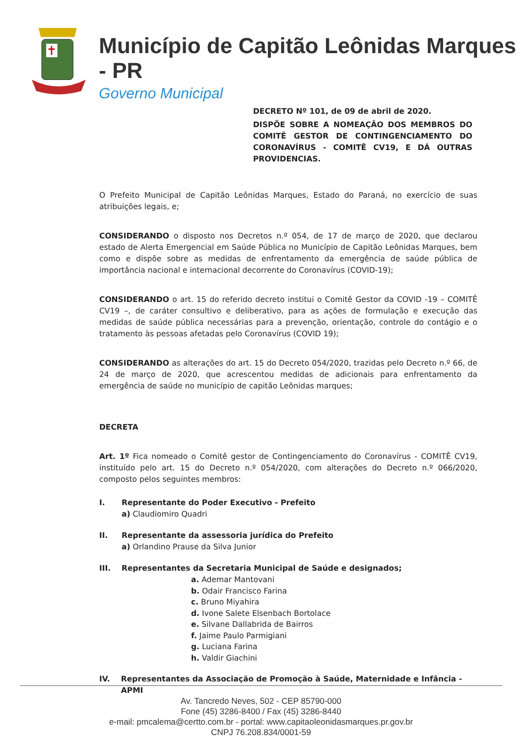Município de Capitão Leônidas Marques - PR
Governo Municipal
DECRETO Nº 101, de 09 de abril de 2020.
DISPÕE SOBRE A NOMEAÇÃO DOS MEMBROS DO COMITÊ GESTOR DE CONTINGENCIAMENTO DO CORONAVÍRUS - COMITÊ CV19, E DÁ OUTRAS PROVIDENCIAS.
O Prefeito Municipal de Capitão Leônidas Marques, Estado do Paraná, no exercício de suas atribuições legais, e;
CONSIDERANDO o disposto nos Decretos n.º 054, de 17 de março de 2020, que declarou estado de Alerta Emergencial em Saúde Pública no Município de Capitão Leônidas Marques, bem como e dispõe sobre as medidas de enfrentamento da emergência de saúde pública de importância nacional e internacional decorrente do Coronavírus (COVID-19);
CONSIDERANDO o art. 15 do referido decreto institui o Comitê Gestor da COVID -19 – COMITÊ CV19 –, de caráter consultivo e deliberativo, para as ações de formulação e execução das medidas de saúde pública necessárias para a prevenção, orientação, controle do contágio e o tratamento às pessoas afetadas pelo Coronavírus (COVID 19);
CONSIDERANDO as alterações do art. 15 do Decreto 054/2020, trazidas pelo Decreto n.º 66, de 24 de março de 2020, que acrescentou medidas de adicionais para enfrentamento da emergência de saúde no município de capitão Leônidas marques;
DECRETA
Art. 1º Fica nomeado o Comitê gestor de Contingenciamento do Coronavírus - COMITÊ CV19, instituído pelo art. 15 do Decreto n.º 054/2020, com alterações do Decreto n.º 066/2020, composto pelos seguintes membros:
I. Representante do Poder Executivo - Prefeito
a) Claudiomiro Quadri
II. Representante da assessoria jurídica do Prefeito
a) Orlandino Prause da Silva Junior
III. Representantes da Secretaria Municipal de Saúde e designados;
a. Ademar Mantovani
b. Odair Francisco Farina
c. Bruno Miyahira
d. Ivone Salete Elsenbach Bortolace
e. Silvane Dallabrida de Bairros
f. Jaime Paulo Parmigiani
g. Luciana Farina
h. Valdir Giachini
IV. Representantes da Associação de Promoção à Saúde, Maternidade e Infância - APMI
Av. Tancredo Neves, 502 - CEP 85790-000
Fone (45) 3286-8400 / Fax (45) 3286-8440
e-mail: pmcalema@certto.com.br - portal: www.capitaoleonidasmarques.pr.gov.br
CNPJ 76.208.834/0001-59